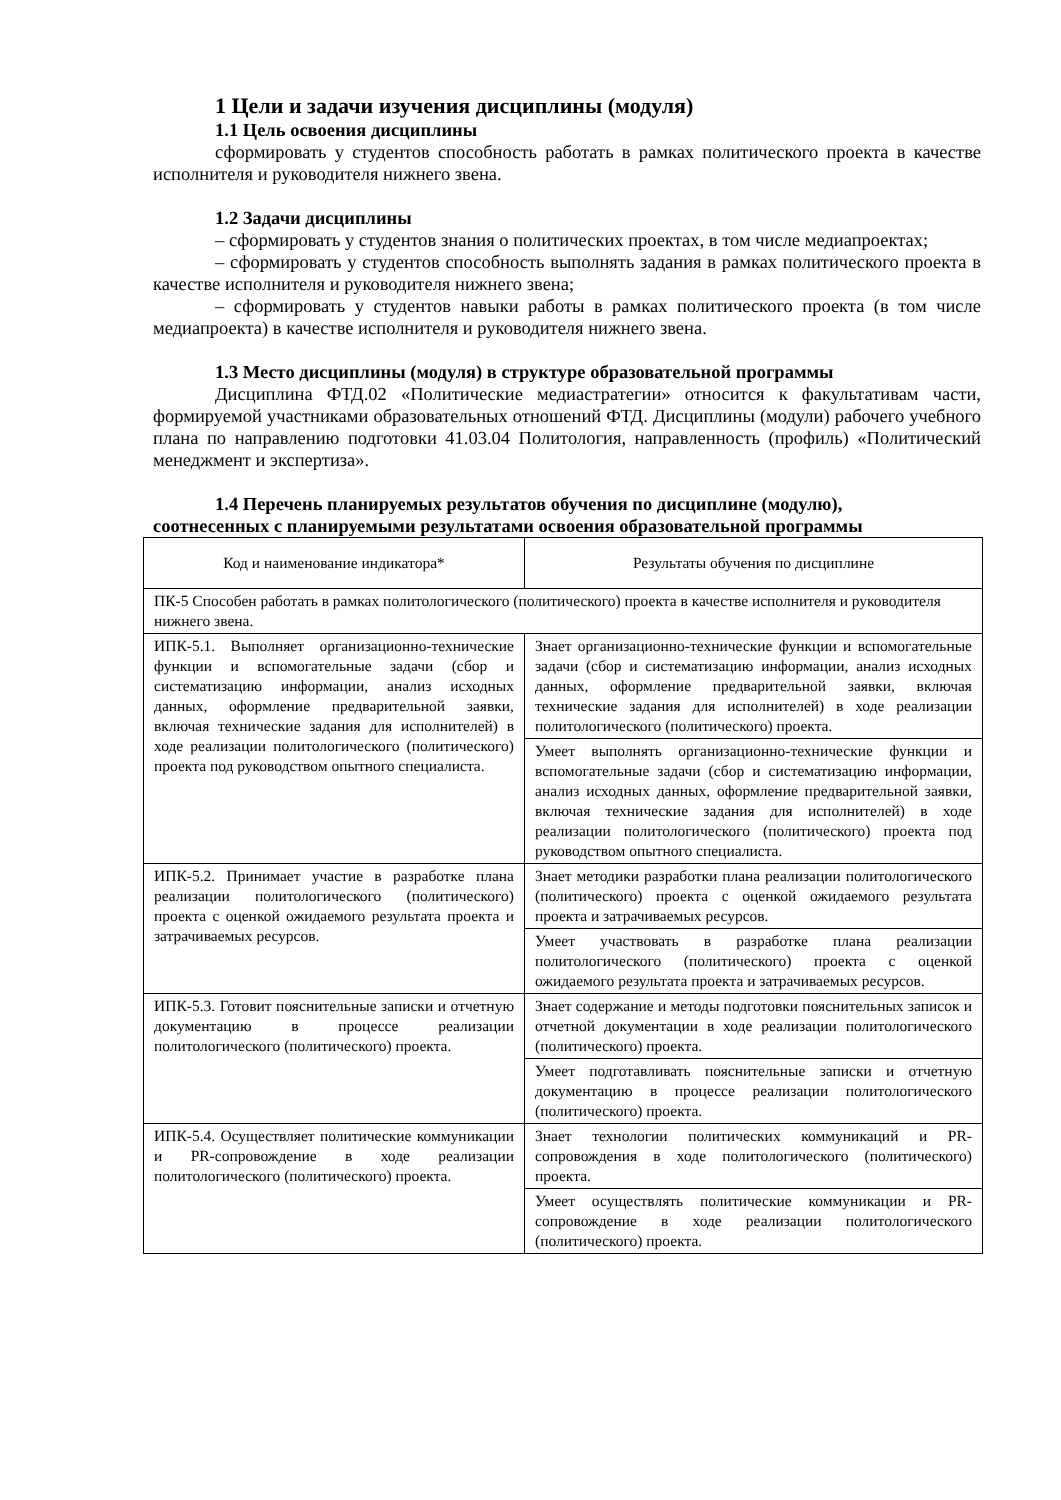1 Цели и задачи изучения дисциплины (модуля)
1.1 Цель освоения дисциплины
сформировать у студентов способность работать в рамках политического проекта в качестве исполнителя и руководителя нижнего звена.
1.2 Задачи дисциплины
– сформировать у студентов знания о политических проектах, в том числе медиапроектах;
– сформировать у студентов способность выполнять задания в рамках политического проекта в качестве исполнителя и руководителя нижнего звена;
– сформировать у студентов навыки работы в рамках политического проекта (в том числе медиапроекта) в качестве исполнителя и руководителя нижнего звена.
1.3 Место дисциплины (модуля) в структуре образовательной программы
Дисциплина ФТД.02 «Политические медиастратегии» относится к факультативам части, формируемой участниками образовательных отношений ФТД. Дисциплины (модули) рабочего учебного плана по направлению подготовки 41.03.04 Политология, направленность (профиль) «Политический менеджмент и экспертиза».
1.4 Перечень планируемых результатов обучения по дисциплине (модулю),
соотнесенных с планируемыми результатами освоения образовательной программы
| Код и наименование индикатора* | Результаты обучения по дисциплине |
| --- | --- |
| ПК-5 Способен работать в рамках политологического (политического) проекта в качестве исполнителя и руководителя нижнего звена. | |
| ИПК-5.1. Выполняет организационно-технические функции и вспомогательные задачи (сбор и систематизацию информации, анализ исходных данных, оформление предварительной заявки, включая технические задания для исполнителей) в ходе реализации политологического (политического) проекта под руководством опытного специалиста. | Знает организационно-технические функции и вспомогательные задачи (сбор и систематизацию информации, анализ исходных данных, оформление предварительной заявки, включая технические задания для исполнителей) в ходе реализации политологического (политического) проекта. |
| | Умеет выполнять организационно-технические функции и вспомогательные задачи (сбор и систематизацию информации, анализ исходных данных, оформление предварительной заявки, включая технические задания для исполнителей) в ходе реализации политологического (политического) проекта под руководством опытного специалиста. |
| ИПК-5.2. Принимает участие в разработке плана реализации политологического (политического) проекта с оценкой ожидаемого результата проекта и затрачиваемых ресурсов. | Знает методики разработки плана реализации политологического (политического) проекта с оценкой ожидаемого результата проекта и затрачиваемых ресурсов. |
| | Умеет участвовать в разработке плана реализации политологического (политического) проекта с оценкой ожидаемого результата проекта и затрачиваемых ресурсов. |
| ИПК-5.3. Готовит пояснительные записки и отчетную документацию в процессе реализации политологического (политического) проекта. | Знает содержание и методы подготовки пояснительных записок и отчетной документации в ходе реализации политологического (политического) проекта. |
| | Умеет подготавливать пояснительные записки и отчетную документацию в процессе реализации политологического (политического) проекта. |
| ИПК-5.4. Осуществляет политические коммуникации и PR-сопровождение в ходе реализации политологического (политического) проекта. | Знает технологии политических коммуникаций и PR-сопровождения в ходе политологического (политического) проекта. |
| | Умеет осуществлять политические коммуникации и PR-сопровождение в ходе реализации политологического (политического) проекта. |